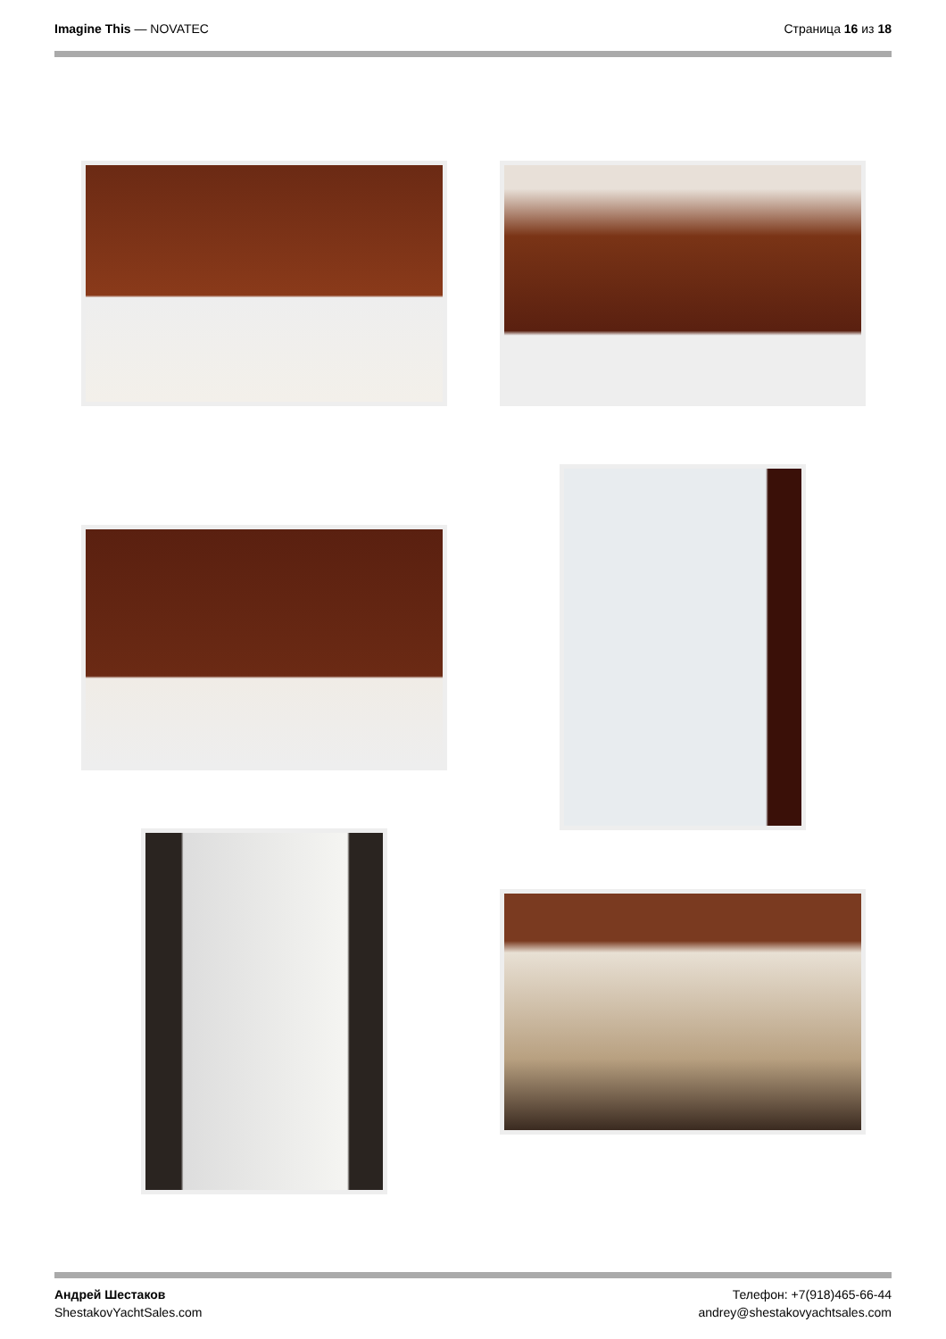Imagine This — NOVATEC Страница 16 из 18
Андрей Шестаков
ShestakovYachtSales.com
Телефон: +7(918)465-66-44
andrey@shestakovyachtsales.com